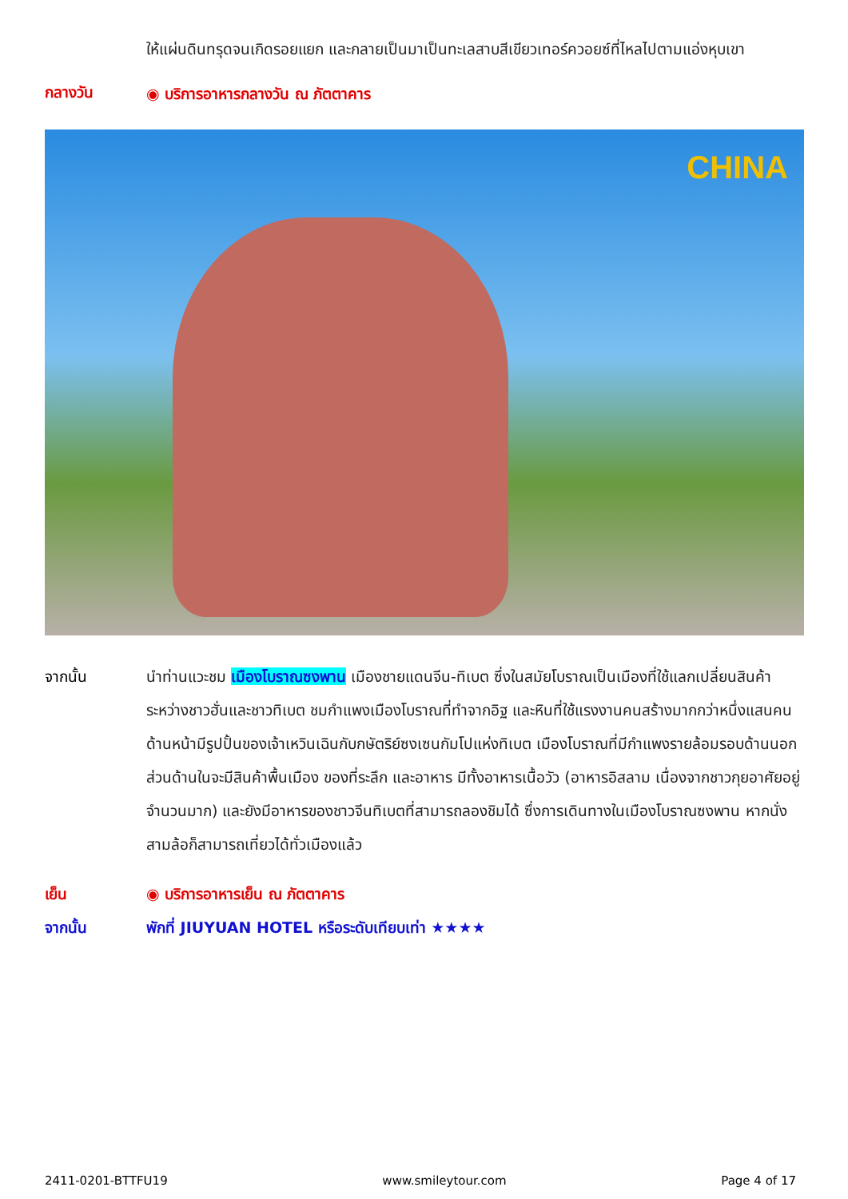ให้แผ่นดินทรุดจนเกิดรอยแยก และกลายเป็นมาเป็นทะเลสาบสีเขียวเทอร์ควอยซ์ที่ไหลไปตามแอ่งหุบเขา
กลางวัน
◉ บริการอาหารกลางวัน ณ ภัตตาคาร
CHINA
จากนั้น นำท่านแวะชม เมืองโบราณซงพาน เมืองชายแดนจีน-ทิเบต ซึ่งในสมัยโบราณเป็นเมืองที่ใช้แลกเปลี่ยนสินค้าระหว่างชาวฮั่นและชาวทิเบต ชมกำแพงเมืองโบราณที่ทำจากอิฐ และหินที่ใช้แรงงานคนสร้างมากกว่าหนึ่งแสนคน ด้านหน้ามีรูปปั้นของเจ้าเหวินเฉินกับกษัตริย์ซงเซนกัมโปแห่งทิเบต เมืองโบราณที่มีกำแพงรายล้อมรอบด้านนอก ส่วนด้านในจะมีสินค้าพื้นเมือง ของที่ระลึก และอาหาร มีทั้งอาหารเนื้อวัว (อาหารอิสลาม เนื่องจากชาวกุยอาศัยอยู่จำนวนมาก) และยังมีอาหารของชาวจีนทิเบตที่สามารถลองชิมได้ ซึ่งการเดินทางในเมืองโบราณซงพาน หากนั่งสามล้อก็สามารถเที่ยวได้ทั่วเมืองแล้ว
เย็น ◉ บริการอาหารเย็น ณ ภัตตาคาร
จากนั้น พักที่ JIUYUAN HOTEL หรือระดับเทียบเท่า ★★★★
2411-0201-BTTFU19 www.smileytour.com Page 4 of 17